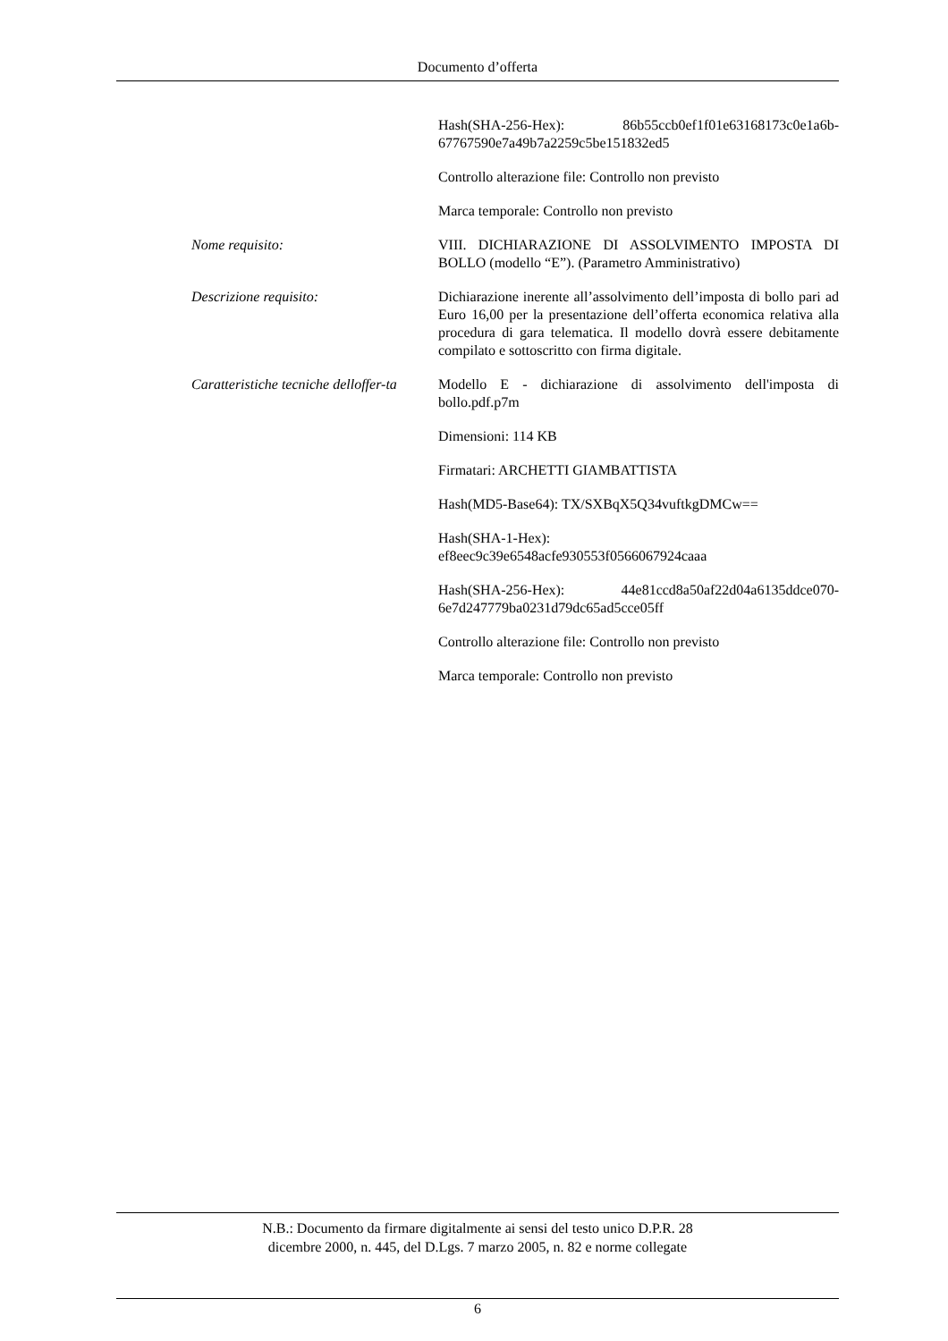Documento d’offerta
Hash(SHA-256-Hex): 86b55ccb0ef1f01e63168173c0e1a6b-67767590e7a49b7a2259c5be151832ed5
Controllo alterazione file: Controllo non previsto
Marca temporale: Controllo non previsto
Nome requisito: VIII. DICHIARAZIONE DI ASSOLVIMENTO IMPOSTA DI BOLLO (modello “E”). (Parametro Amministrativo)
Descrizione requisito: Dichiarazione inerente all’assolvimento dell’imposta di bollo pari ad Euro 16,00 per la presentazione dell’offerta economica relativa alla procedura di gara telematica. Il modello dovrà essere debitamente compilato e sottoscritto con firma digitale.
Caratteristiche tecniche delloffer-ta
Modello E - dichiarazione di assolvimento dell'imposta di bollo.pdf.p7m
Dimensioni: 114 KB
Firmatari: ARCHETTI GIAMBATTISTA
Hash(MD5-Base64): TX/SXBqX5Q34vuftkgDMCw==
Hash(SHA-1-Hex):
ef8eec9c39e6548acfe930553f0566067924caaa
Hash(SHA-256-Hex): 44e81ccd8a50af22d04a6135ddce070-6e7d247779ba0231d79dc65ad5cce05ff
Controllo alterazione file: Controllo non previsto
Marca temporale: Controllo non previsto
N.B.: Documento da firmare digitalmente ai sensi del testo unico D.P.R. 28
dicembre 2000, n. 445, del D.Lgs. 7 marzo 2005, n. 82 e norme collegate
6